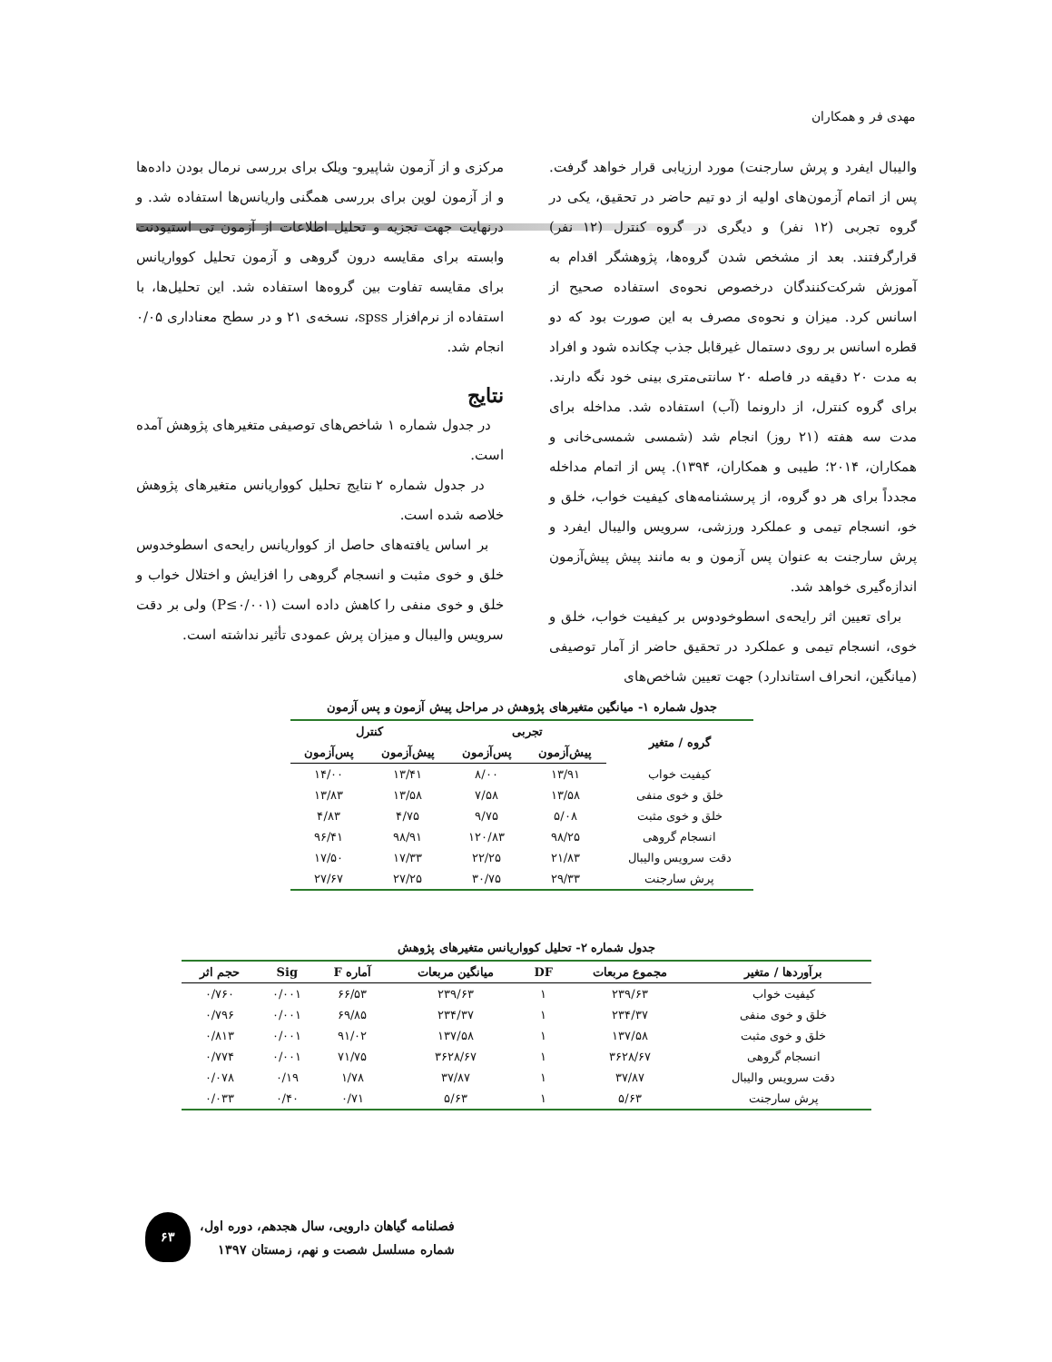مهدی فر و همکاران
والیبال ایفرد و پرش سارجنت) مورد ارزیابی قرار خواهد گرفت. پس از اتمام آزمون‌های اولیه از دو تیم حاضر در تحقیق، یکی در گروه تجربی (۱۲ نفر) و دیگری در گروه کنترل (۱۲ نفر) قرارگرفتند. بعد از مشخص شدن گروه‌ها، پژوهشگر اقدام به آموزش شرکت‌کنندگان درخصوص نحوه‌ی استفاده صحیح از اسانس کرد. میزان و نحوه‌ی مصرف به این صورت بود که دو قطره اسانس بر روی دستمال غیرقابل جذب چکانده شود و افراد به مدت ۲۰ دقیقه در فاصله ۲۰ سانتی‌متری بینی خود نگه دارند. برای گروه کنترل، از دارونما (آب) استفاده شد. مداخله برای مدت سه هفته (۲۱ روز) انجام شد (شمسی شمسی‌خانی و همکاران، ۲۰۱۴؛ طیبی و همکاران، ۱۳۹۴). پس از اتمام مداخله مجدداً برای هر دو گروه، از پرسشنامه‌های کیفیت خواب، خلق و خو، انسجام تیمی و عملکرد ورزشی، سرویس والیبال ایفرد و پرش سارجنت به عنوان پس آزمون و به مانند پیش پیش‌آزمون اندازه‌گیری خواهد شد.
برای تعیین اثر رایحه‌ی اسطوخودوس بر کیفیت خواب، خلق و خوی، انسجام تیمی و عملکرد در تحقیق حاضر از آمار توصیفی (میانگین، انحراف استاندارد) جهت تعیین شاخص‌های
مرکزی و از آزمون شاپیرو- ویلک برای بررسی نرمال بودن داده‌ها و از آزمون لوین برای بررسی همگنی واریانس‌ها استفاده شد. و درنهایت جهت تجزیه و تحلیل اطلاعات از آزمون تی استیودنت وابسته برای مقایسه درون گروهی و آزمون تحلیل کوواریانس برای مقایسه تفاوت بین گروه‌ها استفاده شد. این تحلیل‌ها، با استفاده از نرم‌افزار spss، نسخه‌ی ۲۱ و در سطح معناداری ۰/۰۵ انجام شد.
نتایج
در جدول شماره ۱ شاخص‌های توصیفی متغیرهای پژوهش آمده است.
در جدول شماره ۲ نتایج تحلیل کوواریانس متغیرهای پژوهش خلاصه شده است.
بر اساس یافته‌های حاصل از کوواریانس رایحه‌ی اسطوخدوس خلق و خوی مثبت و انسجام گروهی را افزایش و اختلال خواب و خلق و خوی منفی را کاهش داده است (P≤۰/۰۰۱) ولی بر دقت سرویس والیبال و میزان پرش عمودی تأثیر نداشته است.
جدول شماره ۱- میانگین متغیرهای پژوهش در مراحل پیش آزمون و پس آزمون
| گروه / متغیر | تجربی | | کنترل | |
| --- | --- | --- | --- | --- |
| | پیش‌آزمون | پس‌آزمون | پیش‌آزمون | پس‌آزمون |
| کیفیت خواب | ۱۳/۹۱ | ۸/۰۰ | ۱۳/۴۱ | ۱۴/۰۰ |
| خلق و خوی منفی | ۱۳/۵۸ | ۷/۵۸ | ۱۳/۵۸ | ۱۳/۸۳ |
| خلق و خوی مثبت | ۵/۰۸ | ۹/۷۵ | ۴/۷۵ | ۴/۸۳ |
| انسجام گروهی | ۹۸/۲۵ | ۱۲۰/۸۳ | ۹۸/۹۱ | ۹۶/۴۱ |
| دقت سرویس والیبال | ۲۱/۸۳ | ۲۲/۲۵ | ۱۷/۳۳ | ۱۷/۵۰ |
| پرش سارجنت | ۲۹/۳۳ | ۳۰/۷۵ | ۲۷/۲۵ | ۲۷/۶۷ |
جدول شماره ۲- تحلیل کوواریانس متغیرهای پژوهش
| برآوردها / متغیر | مجموع مربعات | DF | میانگین مربعات | آماره F | Sig | حجم اثر |
| --- | --- | --- | --- | --- | --- | --- |
| کیفیت خواب | ۲۳۹/۶۳ | ۱ | ۲۳۹/۶۳ | ۶۶/۵۳ | ۰/۰۰۱ | ۰/۷۶۰ |
| خلق و خوی منفی | ۲۳۴/۳۷ | ۱ | ۲۳۴/۳۷ | ۶۹/۸۵ | ۰/۰۰۱ | ۰/۷۹۶ |
| خلق و خوی مثبت | ۱۳۷/۵۸ | ۱ | ۱۳۷/۵۸ | ۹۱/۰۲ | ۰/۰۰۱ | ۰/۸۱۳ |
| انسجام گروهی | ۳۶۲۸/۶۷ | ۱ | ۳۶۲۸/۶۷ | ۷۱/۷۵ | ۰/۰۰۱ | ۰/۷۷۴ |
| دقت سرویس والیبال | ۳۷/۸۷ | ۱ | ۳۷/۸۷ | ۱/۷۸ | ۰/۱۹ | ۰/۰۷۸ |
| پرش سارجنت | ۵/۶۳ | ۱ | ۵/۶۳ | ۰/۷۱ | ۰/۴۰ | ۰/۰۳۳ |
فصلنامه گیاهان دارویی، سال هجدهم، دوره اول،
شماره مسلسل شصت و نهم، زمستان ۱۳۹۷
۶۳